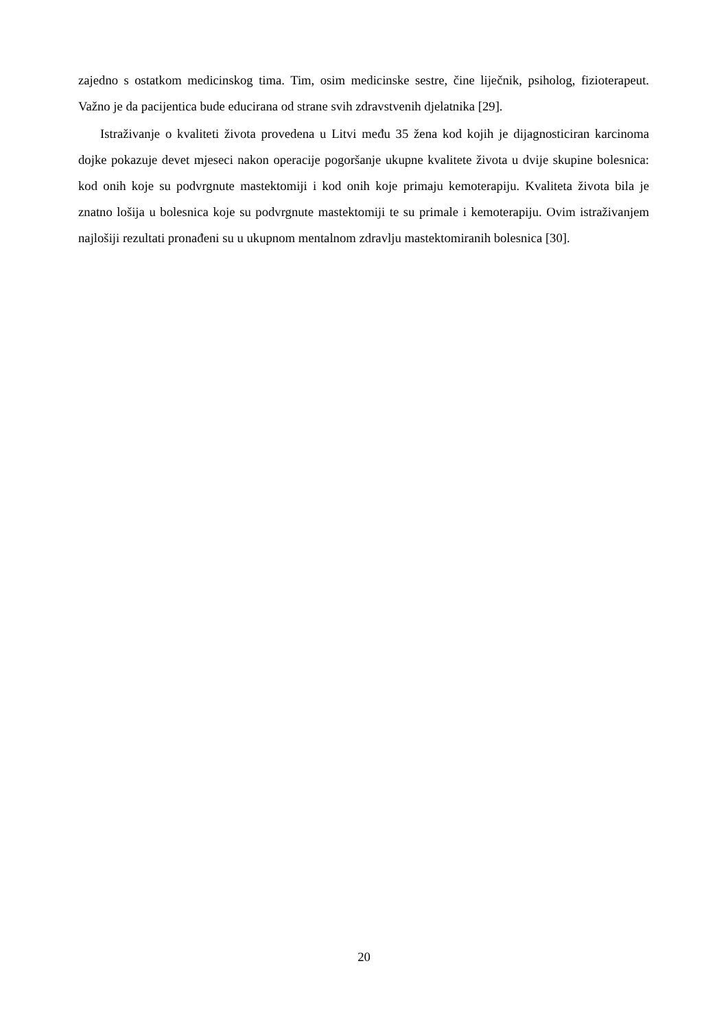zajedno s ostatkom medicinskog tima. Tim, osim medicinske sestre, čine liječnik, psiholog, fizioterapeut. Važno je da pacijentica bude educirana od strane svih zdravstvenih djelatnika [29].
Istraživanje o kvaliteti života provedena u Litvi među 35 žena kod kojih je dijagnosticiran karcinoma dojke pokazuje devet mjeseci nakon operacije pogoršanje ukupne kvalitete života u dvije skupine bolesnica: kod onih koje su podvrgnute mastektomiji i kod onih koje primaju kemoterapiju. Kvaliteta života bila je znatno lošija u bolesnica koje su podvrgnute mastektomiji te su primale i kemoterapiju. Ovim istraživanjem najlošiji rezultati pronađeni su u ukupnom mentalnom zdravlju mastektomiranih bolesnica [30].
20